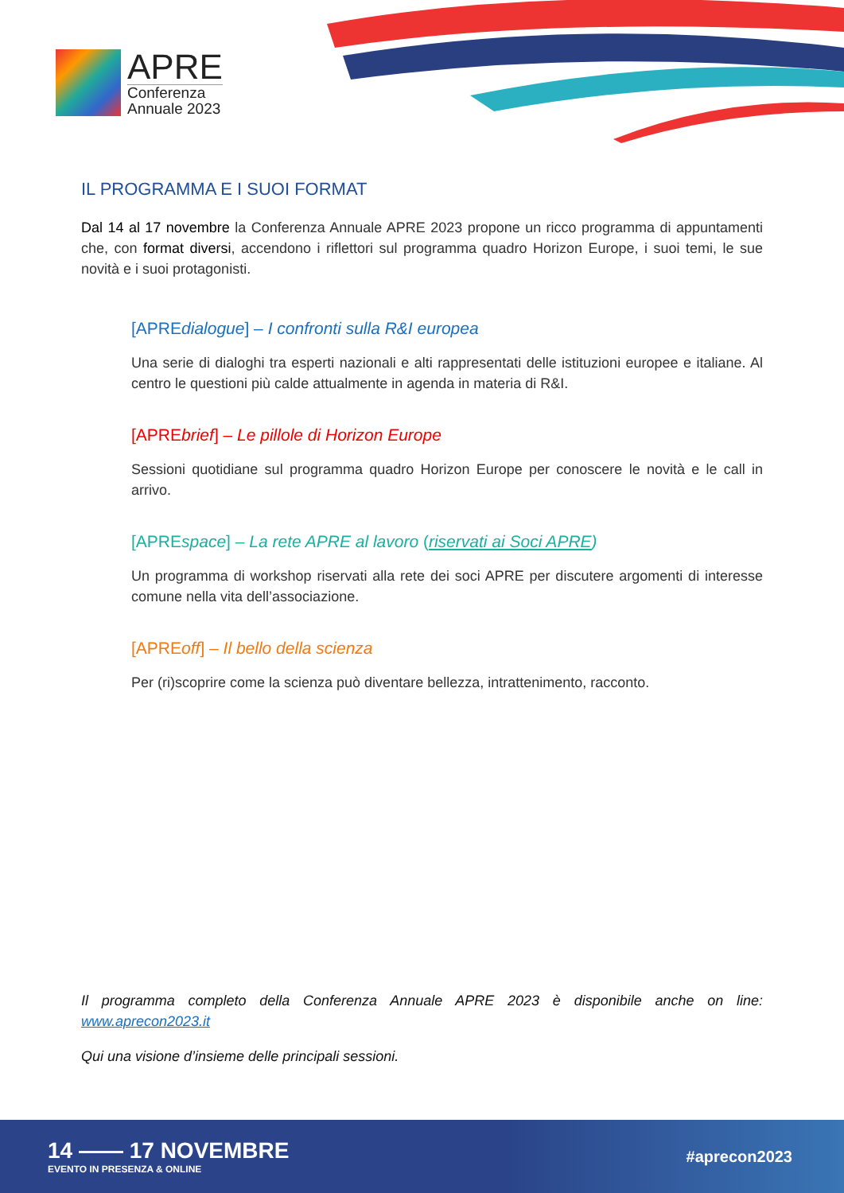APRE
Conferenza
Annuale 2023
IL PROGRAMMA E I SUOI FORMAT
Dal 14 al 17 novembre la Conferenza Annuale APRE 2023 propone un ricco programma di appuntamenti che, con format diversi, accendono i riflettori sul programma quadro Horizon Europe, i suoi temi, le sue novità e i suoi protagonisti.
[APREdialogue] – I confronti sulla R&I europea
Una serie di dialoghi tra esperti nazionali e alti rappresentati delle istituzioni europee e italiane. Al centro le questioni più calde attualmente in agenda in materia di R&I.
[APREbrief] – Le pillole di Horizon Europe
Sessioni quotidiane sul programma quadro Horizon Europe per conoscere le novità e le call in arrivo.
[APREspace] – La rete APRE al lavoro (riservati ai Soci APRE)
Un programma di workshop riservati alla rete dei soci APRE per discutere argomenti di interesse comune nella vita dell’associazione.
[APREoff] – Il bello della scienza
Per (ri)scoprire come la scienza può diventare bellezza, intrattenimento, racconto.
Il programma completo della Conferenza Annuale APRE 2023 è disponibile anche on line: www.aprecon2023.it
Qui una visione d’insieme delle principali sessioni.
14 —— 17 NOVEMBRE
EVENTO IN PRESENZA & ONLINE
#aprecon2023